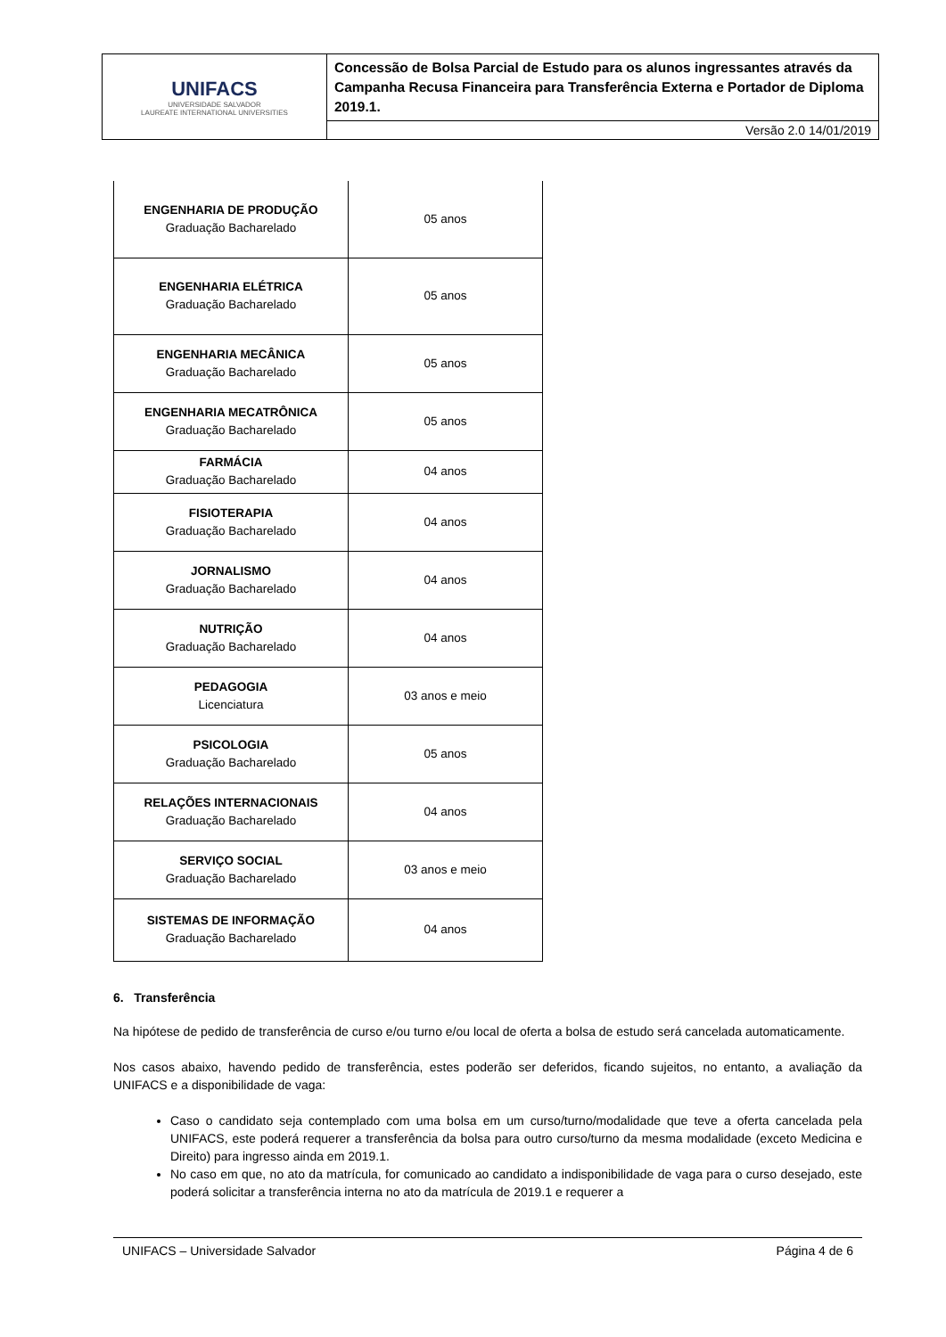| UNIFACS UNIVERSIDADE SALVADOR LAUREATE INTERNATIONAL UNIVERSITIES | Concessão de Bolsa Parcial de Estudo para os alunos ingressantes através da Campanha Recusa Financeira para Transferência Externa e Portador de Diploma 2019.1. |
| | Versão 2.0 14/01/2019 |
| ENGENHARIA DE PRODUÇÃO Graduação Bacharelado | 05 anos |
| ENGENHARIA ELÉTRICA Graduação Bacharelado | 05 anos |
| ENGENHARIA MECÂNICA Graduação Bacharelado | 05 anos |
| ENGENHARIA MECATRÔNICA Graduação Bacharelado | 05 anos |
| FARMÁCIA Graduação Bacharelado | 04 anos |
| FISIOTERAPIA Graduação Bacharelado | 04 anos |
| JORNALISMO Graduação Bacharelado | 04 anos |
| NUTRIÇÃO Graduação Bacharelado | 04 anos |
| PEDAGOGIA Licenciatura | 03 anos e meio |
| PSICOLOGIA Graduação Bacharelado | 05 anos |
| RELAÇÕES INTERNACIONAIS Graduação Bacharelado | 04 anos |
| SERVIÇO SOCIAL Graduação Bacharelado | 03 anos e meio |
| SISTEMAS DE INFORMAÇÃO Graduação Bacharelado | 04 anos |
6. Transferência
Na hipótese de pedido de transferência de curso e/ou turno e/ou local de oferta a bolsa de estudo será cancelada automaticamente.
Nos casos abaixo, havendo pedido de transferência, estes poderão ser deferidos, ficando sujeitos, no entanto, a avaliação da UNIFACS e a disponibilidade de vaga:
Caso o candidato seja contemplado com uma bolsa em um curso/turno/modalidade que teve a oferta cancelada pela UNIFACS, este poderá requerer a transferência da bolsa para outro curso/turno da mesma modalidade (exceto Medicina e Direito) para ingresso ainda em 2019.1.
No caso em que, no ato da matrícula, for comunicado ao candidato a indisponibilidade de vaga para o curso desejado, este poderá solicitar a transferência interna no ato da matrícula de 2019.1 e requerer a
UNIFACS – Universidade Salvador Página 4 de 6